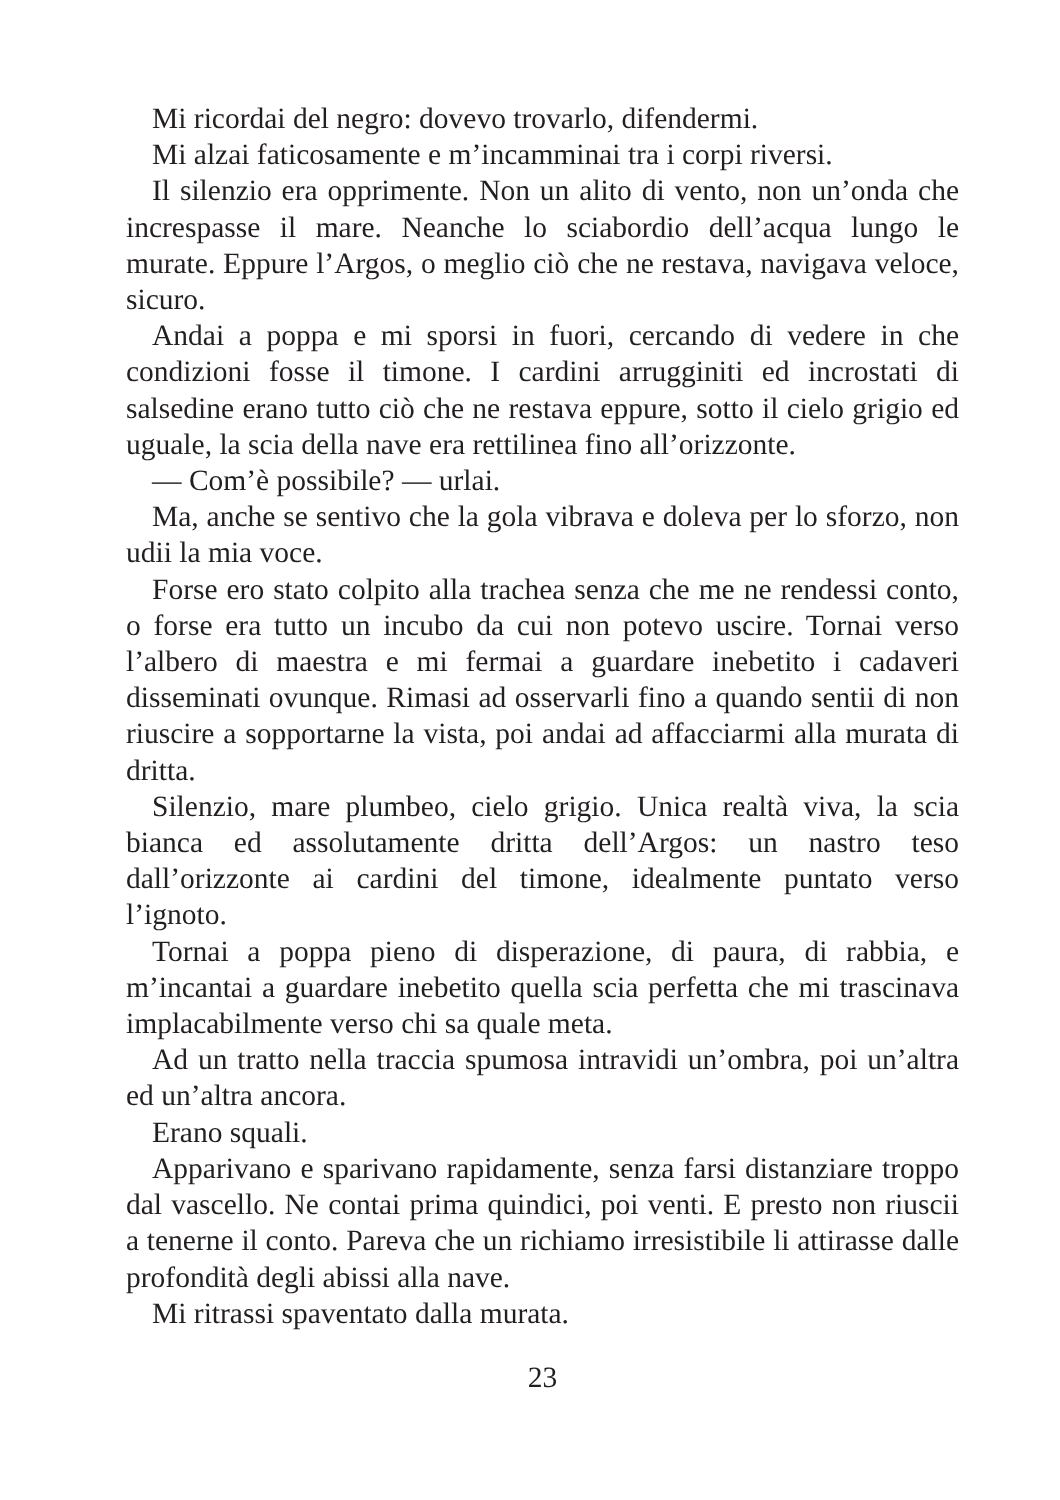Mi ricordai del negro: dovevo trovarlo, difendermi.
Mi alzai faticosamente e m’incamminai tra i corpi riversi.
Il silenzio era opprimente. Non un alito di vento, non un’onda che increspasse il mare. Neanche lo sciabordio dell’acqua lungo le murate. Eppure l’Argos, o meglio ciò che ne restava, navigava veloce, sicuro.
Andai a poppa e mi sporsi in fuori, cercando di vedere in che condizioni fosse il timone. I cardini arrugginiti ed incrostati di salsedine erano tutto ciò che ne restava eppure, sotto il cielo grigio ed uguale, la scia della nave era rettilinea fino all’orizzonte.
— Com’è possibile? — urlai.
Ma, anche se sentivo che la gola vibrava e doleva per lo sforzo, non udii la mia voce.
Forse ero stato colpito alla trachea senza che me ne rendessi conto, o forse era tutto un incubo da cui non potevo uscire. Tornai verso l’albero di maestra e mi fermai a guardare inebetito i cadaveri disseminati ovunque. Rimasi ad osservarli fino a quando sentii di non riuscire a sopportarne la vista, poi andai ad affacciarmi alla murata di dritta.
Silenzio, mare plumbeo, cielo grigio. Unica realtà viva, la scia bianca ed assolutamente dritta dell’Argos: un nastro teso dall’orizzonte ai cardini del timone, idealmente puntato verso l’ignoto.
Tornai a poppa pieno di disperazione, di paura, di rabbia, e m’incantai a guardare inebetito quella scia perfetta che mi trascinava implacabilmente verso chi sa quale meta.
Ad un tratto nella traccia spumosa intravidi un’ombra, poi un’altra ed un’altra ancora.
Erano squali.
Apparivano e sparivano rapidamente, senza farsi distanziare troppo dal vascello. Ne contai prima quindici, poi venti. E presto non riuscii a tenerne il conto. Pareva che un richiamo irresistibile li attirasse dalle profondità degli abissi alla nave.
Mi ritrassi spaventato dalla murata.
23